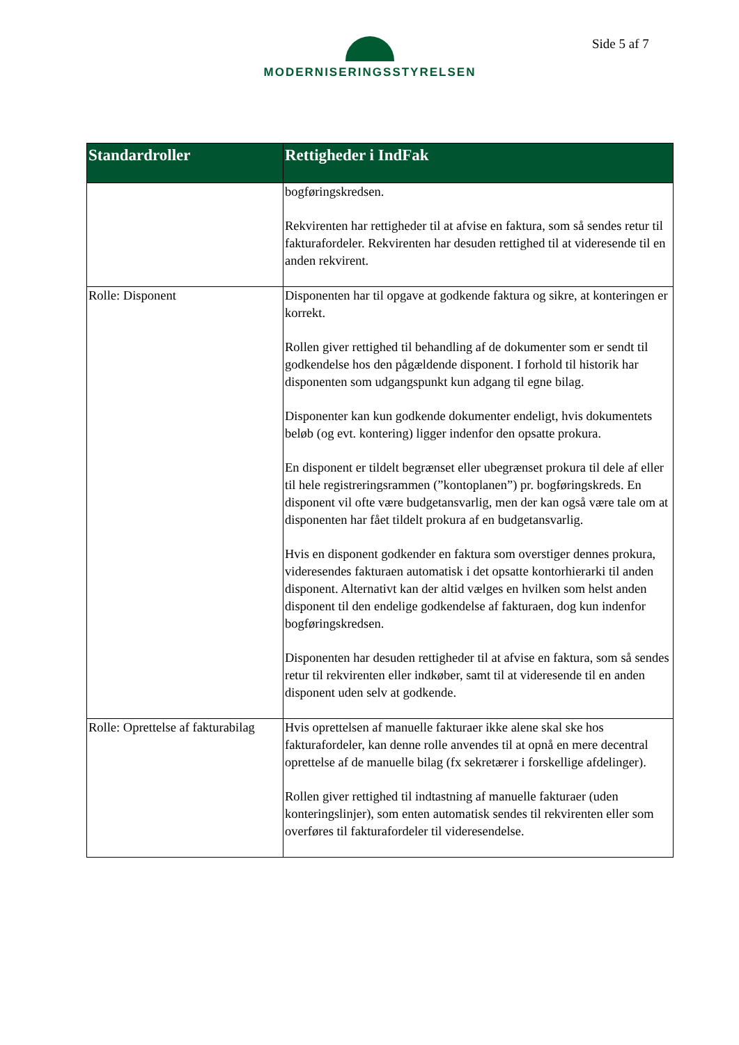MODERNISERINGSSTYRELSEN Side 5 af 7
| Standardroller | Rettigheder i IndFak |
| --- | --- |
| | bogføringskredsen. Rekvirenten har rettigheder til at afvise en faktura, som så sendes retur til fakturafordeler. Rekvirenten har desuden rettighed til at videresende til en anden rekvirent. |
| Rolle: Disponent | Disponenten har til opgave at godkende faktura og sikre, at konteringen er korrekt. Rollen giver rettighed til behandling af de dokumenter som er sendt til godkendelse hos den pågældende disponent. I forhold til historik har disponenten som udgangspunkt kun adgang til egne bilag. Disponenter kan kun godkende dokumenter endeligt, hvis dokumentets beløb (og evt. kontering) ligger indenfor den opsatte prokura. En disponent er tildelt begrænset eller ubegrænset prokura til dele af eller til hele registreringsrammen (”kontoplanen”) pr. bogføringskreds. En disponent vil ofte være budgetansvarlig, men der kan også være tale om at disponenten har fået tildelt prokura af en budgetansvarlig. Hvis en disponent godkender en faktura som overstiger dennes prokura, videresendes fakturaen automatisk i det opsatte kontorhierarki til anden disponent. Alternativt kan der altid vælges en hvilken som helst anden disponent til den endelige godkendelse af fakturaen, dog kun indenfor bogføringskredsen. Disponenten har desuden rettigheder til at afvise en faktura, som så sendes retur til rekvirenten eller indkøber, samt til at videresende til en anden disponent uden selv at godkende. |
| Rolle: Oprettelse af fakturabilag | Hvis oprettelsen af manuelle fakturaer ikke alene skal ske hos fakturafordeler, kan denne rolle anvendes til at opnå en mere decentral oprettelse af de manuelle bilag (fx sekretærer i forskellige afdelinger). Rollen giver rettighed til indtastning af manuelle fakturaer (uden konteringslinjer), som enten automatisk sendes til rekvirenten eller som overføres til fakturafordeler til videresendelse. |